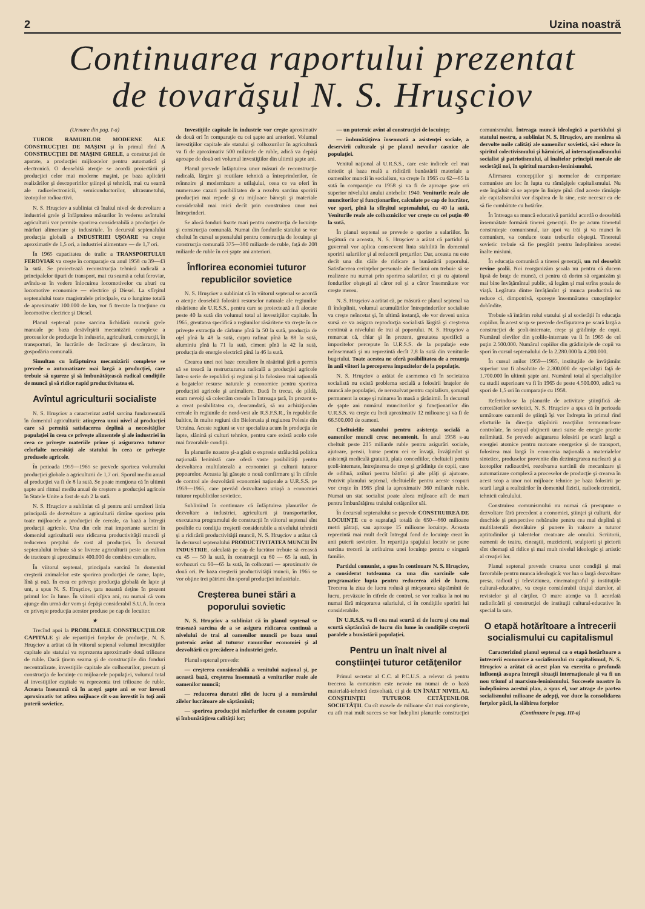2 Uzina noastră
Continuarea raportului prezentat
de tovarăşul N. S. Hruşciov
(Urmare din pag. I-a)
TUROR RAMURILOR MODERNE ALE CONSTRUCŢIEI DE MAŞINI şi în primul rînd A CONSTRUCŢIEI DE MAŞINI GRELE, a construcţiei de aparate, a producţiei mijloacelor pentru automatică şi electronică. O deosebită atenţie se acordă proiectării şi producţiei celor mai moderne maşini, pe baza aplicării realizărilor şi descoperirilor ştiinţei şi tehnicii, mai cu seamă ale radioelectronicii, semiconductorilor, ultrasunetului, izotopilor radioactivi.
N. S. Hruşciov a subliniat că înaltul nivel de dezvoltare a industriei grele şi înfăptuirea măsurilor în vederea avîntului agriculturii vor permite sporirea considerabilă a producţiei de mărfuri alimentare şi industriale. În decursul septenalului producţia globală a INDUSTRIEI UŞOARE va creşte aproximativ de 1,5 ori, a industriei alimentare — de 1,7 ori.
În 1965 capacitatea de trafic a TRANSPORTULUI FEROVIAR va creşte în comparaţie cu anul 1958 cu 39—43 la sută. Se proiectează reconstrucţia tehnică radicală a principalelor tipuri de transport, mai cu seamă a celui feroviar, avîndu-se în vedere înlocuirea locomotivelor cu aburi cu locomotive economice — electrice şi Diesel. La sfîrşitul septenalului toate magistralele principale, cu o lungime totală de aproximativ 100.000 de km, vor fi trecute la tracţiune cu locomotive electrice şi Diesel.
Planul septenal pune sarcina lichidării muncii grele manuale pe baza desăvîrşirii mecanizării complexe a proceselor de producţie în industrie, agricultură, construcţii, în transporturi, în lucrările de încărcare şi descărcare, în gospodăria comunală.
Simultan cu înfăptuirea mecanizării complexe se prevede o automatizare mai largă a producţiei, care trebuie să uşureze şi să îmbunătăţească radical condiţiile de muncă şi să ridice rapid productivitatea ei.
Avîntul agriculturii socialiste
N. S. Hruşciov a caracterizat astfel sarcina fundamentală în domeniul agriculturii: atingerea unui nivel al producţiei care să permită satisfacerea deplină a necesităţilor populaţiei în ceea ce priveşte alimentele şi ale industriei în ceea ce priveşte materiile prime şi asigurarea tuturor celorlalte necesităţi ale statului în ceea ce priveşte produsele agricole.
În perioada 1959—1965 se prevede sporirea volumului producţiei globale a agriculturii de 1,7 ori. Sporul mediu anual al producţiei va fi de 8 la sută. Se poate menţiona că în ultimii şapte ani ritmul mediu anual de creştere a producţiei agricole în Statele Unite a fost de sub 2 la sută.
N. S. Hruşciov a subliniat că şi pentru anii următori linia principală de dezvoltare a agriculturii rămîne sporirea prin toate mijloacele a producţiei de cereale, ca bază a întregii producţii agricole. Una din cele mai importante sarcini în domeniul agriculturii este ridicarea productivităţii muncii şi reducerea preţului de cost al producţiei. În decursul septenalului trebuie să se livreze agriculturii peste un milion de tractoare şi aproximativ 400.000 de combine cerealiere.
În viitorul septenal, principala sarcină în domeniul creşterii animalelor este sporirea producţiei de carne, lapte, lînă şi ouă. În ceea ce priveşte producţia globală de lapte şi unt, a spus N. S. Hruşciov, ţara noastră deţine în prezent primul loc în lume. În viitorii cîţiva ani, nu numai că vom ajunge din urmă dar vom şi depăşi considerabil S.U.A. în ceea ce priveşte producţia acestor produse pe cap de locuitor.
★
Trecînd apoi la PROBLEMELE CONSTRUCŢIILOR CAPITALE şi ale repartiţiei forţelor de producţie, N. S. Hruşciov a arătat că în viitorul septenal volumul investiţiilor capitale ale statului va reprezenta aproximativ două trilioane de ruble. Dacă ţinem seama şi de construcţiile din fonduri necentralizate, investiţiile capitale ale colhozurilor, precum şi construcţia de locuinţe cu mijloacele populaţiei, volumul total al investiţiilor capitale va reprezenta trei trilioane de ruble. Aceasta înseamnă că în aceşti şapte ani se vor investi aproximativ tot atîtea mijloace cît s-au investit în toţi anii puterii sovietice.
Investiţiile capitale în industrie vor creşte aproximativ de două ori în comparaţie cu cei şapte ani anteriori. Volumul investiţiilor capitale ale statului şi colhozurilor în agricultură va fi de aproximativ 500 miliarde de ruble, adică va depăşi aproape de două ori volumul investiţiilor din ultimii şapte ani.
Planul prevede înfăptuirea unor măsuri de reconstrucţie radicală, lărgire şi reutilare tehnică a întreprinderilor, de reînnoire şi modernizare a utilajului, ceea ce va oferi în numeroase cazuri posibilitatea de a rezolva sarcina sporirii producţiei mai repede şi cu mijloace băneşti şi materiale considerabil mai mici decît prin construirea unor noi întreprinderi.
Se alocă fonduri foarte mari pentru construcţia de locuinţe şi construcţia comunală. Numai din fondurile statului se vor cheltui în cursul septenalului pentru construcţia de locuinţe şi construcţia comunală 375—380 miliarde de ruble, faţă de 208 miliarde de ruble în cei şapte ani anteriori.
Înflorirea economiei tuturor republicilor sovietice
N. S. Hruşciov a subliniat că în viitorul septenal se acordă o atenţie deosebită folosirii resurselor naturale ale regiunilor răsăritene ale U.R.S.S., pentru care se proiectează a fi alocate peste 40 la sută din volumul total al investiţiilor capitale. În 1965, greutatea specifică a regiunilor răsăritene va creşte în ce priveşte extracţia de cărbune pînă la 50 la sută, producţia de oţel pînă la 48 la sută, cupru rafinat pînă la 88 la sută, aluminiu pînă la 71 la sută, ciment pînă la 42 la sută, producţia de energie electrică pînă la 46 la sută.
Crearea unei noi baze cerealiere în răsăritul ţării a permis să se treacă la restructurarea radicală a producţiei agricole într-o serie de republici şi regiuni şi la folosirea mai raţională a bogatelor resurse naturale şi economice pentru sporirea producţiei agricole şi animaliere. Dacă în trecut, de pildă, eram nevoiţi să colectăm cereale în întreaga ţară, în prezent s-a creat posibilitatea ca, deocamdată, să nu achiziţionăm cereale în regiunile de nord-vest ale R.S.F.S.R., în republicile baltice, în multe regiuni din Bielorusia şi regiunea Polesie din Ucraina. Aceste regiuni se vor specializa acum în producţia de lapte, slănină şi culturi tehnice, pentru care există acolo cele mai favorabile condiţii.
În planurile noastre şi-a găsit o expresie strălucită politica naţională leninistă care oferă vaste posibilităţi pentru dezvoltarea multilaterală a economiei şi culturii tuturor popoarelor. Aceasta îşi găseşte o nouă confirmare şi în cifrele de control ale dezvoltării economiei naţionale a U.R.S.S. pe 1959—1965, care prevăd dezvoltarea uriaşă a economiei tuturor republicilor sovietice.
Subliniind în continuare că înfăptuirea planurilor de dezvoltare a industriei, agriculturii şi transporturilor, executarea programului de construcţii în viitorul septenal sînt posibile cu condiţia creşterii considerabile a nivelului tehnicii şi a ridicării productivităţii muncii, N. S. Hruşciov a arătat că în decursul septenalului PRODUCTIVITATEA MUNCII ÎN INDUSTRIE, calculată pe cap de lucrător trebuie să crească cu 45 — 50 la sută, în construcţii cu 60 — 65 la sută, în sovhozuri cu 60—65 la sută, în colhozuri — aproximativ de două ori. Pe baza creşterii productivităţii muncii, în 1965 se vor obţine trei pătrimi din sporul producţiei industriale.
Creşterea bunei stări a poporului sovietic
N. S. Hruşciov a subliniat că în planul septenal se trasează sarcina de a se asigura ridicarea continuă a nivelului de trai al oamenilor muncii pe baza unui puternic avînt al tuturor ramurilor economiei şi al dezvoltării cu precădere a industriei grele.
Planul septenal prevede:
— creşterea considerabilă a venitului naţional şi, pe această bază, creşterea însemnată a veniturilor reale ale oamenilor muncii;
— reducerea duratei zilei de lucru şi a numărului zilelor lucrătoare ale săptămînii;
— sporirea producţiei mărfurilor de consum popular şi îmbunătăţirea calităţii lor;
— un puternic avînt al construcţiei de locuinţe;
— îmbunătăţirea însemnată a asistenţei sociale, a deservirii culturale şi pe planul nevoilor casnice ale populaţiei.
Venitul naţional al U.R.S.S., care este indicele cel mai sintetic şi baza reală a ridicării bunăstării materiale a oamenilor muncii în socialism, va creşte în 1965 cu 62—65 la sută în comparaţie cu 1958 şi va fi de aproape şase ori superior nivelului anului antebelic 1940. Veniturile reale ale muncitorilor şi funcţionarilor, calculate pe cap de lucrător, vor spori, pînă la sfîrşitul septenalului, cu 40 la sută. Veniturile reale ale colhoznicilor vor creşte cu cel puţin 40 la sută.
În planul septenal se prevede o sporire a salariilor. În legătură cu aceasta, N. S. Hruşciov a arătat că partidul şi guvernul vor aplica consecvent linia stabilită în domeniul sporirii salariilor şi al reducerii preţurilor. Dar, aceasta nu este decît una din căile de ridicare a bunăstării poporului. Satisfacerea cerinţelor personale ale fiecărui om trebuie să se realizeze nu numai prin sporirea salariilor, ci şi cu ajutorul fondurilor obşteşti al căror rol şi a căror însemnătate vor creşte mereu.
N. S. Hruşciov a arătat că, pe măsură ce planul septenal va fi îndeplinit, volumul acumulărilor întreprinderilor socialiste va creşte neîncetat şi, în ultimă instanţă, ele vor deveni unica sursă ce va asigura reproducţia socialistă lărgită şi creşterea continuă a nivelului de trai al poporului. N. S. Hruşciov a remarcat că, chiar şi în prezent, greutatea specifică a impozitelor percepute în U.R.S.S. de la populaţie este neînsemnată şi nu reprezintă decît 7,8 la sută din veniturile bugetului. Toate acestea ne oferă posibilitatea de a renunţa în anii viitori la perceperea impozitelor de la populaţie.
N. S. Hruşciov a arătat de asemenea că în societatea socialistă nu există problema socială a folosirii braţelor de muncă ale populaţiei, de nerezolvat pentru capitalism, şomajul permanent la oraşe şi ruinarea în masă a ţărănimii. În decursul de şapte ani numărul muncitorilor şi funcţionarilor din U.R.S.S. va creşte cu încă aproximativ 12 milioane şi va fi de 66.500.000 de oameni.
Cheltuielile statului pentru asistenţa socială a oamenilor muncii cresc necontenit. În anul 1958 s-au cheltuit peste 215 miliarde ruble pentru asigurări sociale, ajutoare, pensii, burse pentru cei ce învaţă, învăţămînt şi asistenţă medicală gratuită, plata concediilor, cheltuieli pentru şcoli-internate, întreţinerea de creşe şi grădiniţe de copii, case de odihnă, aziluri pentru bătrîni şi alte plăţi şi ajutoare. Potrivit planului septenal, cheltuielile pentru aceste scopuri vor creşte în 1965 pînă la aproximativ 360 miliarde ruble. Numai un stat socialist poate aloca mijloace atît de mari pentru îmbunătăţirea traiului cetăţenilor săi.
În decursul septenalului se prevede CONSTRUIREA DE LOCUINŢE cu o suprafaţă totală de 650—660 milioane metri pătraţi, sau aproape 15 milioane locuinţe. Aceasta reprezintă mai mult decît întregul fond de locuinţe creat în anii puterii sovietice. În repartiţia spaţiului locativ se pune sarcina trecerii la atribuirea unei locuinţe pentru o singură familie.
Partidul comunist, a spus în continuare N. S. Hruşciov, a considerat totdeauna ca una din sarcinile sale programatice lupta pentru reducerea zilei de lucru. Trecerea la ziua de lucru redusă şi micşorarea săptămînii de lucru, prevăzute în cifrele de control, se vor realiza la noi nu numai fără micşorarea salariului, ci în condiţiile sporirii lui considerabile.
ÎN U.R.S.S. va fi cea mai scurtă zi de lucru şi cea mai scurtă săptămînă de lucru din lume în condiţiile creşterii paralele a bunăstării populaţiei.
Pentru un înalt nivel al conştiinţei tuturor cetăţenilor
Primul secretar al C.C. al P.C.U.S. a relevat că pentru trecerea la comunism este nevoie nu numai de o bază materială-tehnică dezvoltată, ci şi de UN ÎNALT NIVEL AL CONŞTIINŢEI TUTUROR CETĂŢENILOR SOCIETĂŢII. Cu cît masele de milioane sînt mai conştiente, cu atît mai mult succes se vor îndeplini planurile construcţiei comunismului. Întreaga muncă ideologică a partidului şi statului nostru, a subliniat N. S. Hruşciov, are menirea să dezvolte noile calităţi ale oamenilor sovietici, să-i educe în spiritul colectivismului şi hărniciei, al internaţionalismului socialist şi patriotismului, al înaltelor principii morale ale societăţii noi, în spiritul marxism-leninismului.
Afirmarea concepţiilor şi normelor de comportare comuniste are loc în lupta cu rămăşiţele capitalismului. Nu este îngăduit să se aştepte în linişte pînă cînd aceste rămăşiţe ale capitalismului vor dispărea de la sine, este necesar ca ele să fie combătute cu hotărîre.
În întreaga sa muncă educativă partidul acordă o deosebită însemnătate formării tinerei generaţii. De pe acum tineretul construieşte comunismul, iar apoi va trăi şi va munci în comunism, va conduce toate treburile obşteşti. Tineretul sovietic trebuie să fie pregătit pentru îndeplinirea acestei înalte misiuni.
În educaţia comunistă a tinerei generaţii, un rol deosebit revine şcolii. Noi reorganizăm şcoala nu pentru că ducem lipsă de braţe de muncă, ci pentru că dorim să organizăm şi mai bine învăţămîntul public, să legăm şi mai strîns şcoala de viaţă. Legătura dintre învăţămînt şi munca productivă nu reduce ci, dimpotrivă, sporeşte însemnătatea cunoştinţelor dobîndite.
Trebuie să întărim rolul statului şi al societăţii în educaţia copiilor. În acest scop se prevede desfăşurarea pe scară largă a construcţiei de şcoli-internate, creşe şi grădiniţe de copii. Numărul elevilor din şcolile-internate va fi în 1965 de cel puţin 2.500.000. Numărul copiilor din grădiniţele de copii va spori în cursul septenalului de la 2.280.000 la 4.200.000.
În cursul anilor 1959—1965, instituţiile de învăţămînt superior vor fi absolvite de 2.300.000 de specialişti faţă de 1.700.000 în ultimii şapte ani. Numărul total al specialiştilor cu studii superioare va fi în 1965 de peste 4.500.000, adică va spori de 1,5 ori în comparaţie cu 1958.
Referindu-se la planurile de activitate ştiinţifică ale cercetătorilor sovietici, N. S. Hruşciov a spus că în perioada următoare oamenii de ştiinţă îşi vor îndrepta în primul rînd eforturile în direcţia stăpînirii reacţiilor termonucleare controlate, în scopul obţinerii unei surse de energie practic nelimitată. Se prevede asigurarea folosirii pe scară largă a energiei atomice pentru motoare energetice şi de transport, folosirea mai largă în economia naţională a materialelor sintetice, produselor provenite din dezintegrarea nucleară şi a izotopilor radioactivi, rezolvarea sarcinii de mecanizare şi automatizare complexă a proceselor de producţie şi crearea în acest scop a unor noi mijloace tehnice pe baza folosirii pe scară largă a realizărilor în domeniul fizicii, radioelectronicii, tehnicii calculului.
Construirea comunismului nu numai că presupune o dezvoltare fără precedent a economiei, ştiinţei şi culturii, dar deschide şi perspective nebănuite pentru cea mai deplină şi multilaterală dezvăluire şi punere în valoare a tuturor aptitudinilor şi talentelor creatoare ale omului. Scriitorii, oamenii de teatru, cineaştii, muzicienii, sculptorii şi pictorii sînt chemaţi să ridice şi mai mult nivelul ideologic şi artistic al creaţiei lor.
Planul septenal prevede crearea unor condiţii şi mai favorabile pentru munca ideologică: vor lua o largă dezvoltare presa, radioul şi televiziunea, cinematograful şi instituţiile cultural-educative, va creşte considerabil tirajul ziarelor, al revistelor şi al cărţilor. O mare atenţie va fi acordată radioficării şi construcţiei de instituţii cultural-educative în special la sate.
O etapă hotărîtoare a întrecerii socialismului cu capitalismul
Caracterizînd planul septenal ca o etapă hotărîtoare a întrecerii economice a socialismului cu capitalismul, N. S. Hruşciov a arătat că acest plan va exercita o profundă influenţă asupra întregii situaţii internaţionale şi va fi un nou triumf al marxism-leninismului. Succesele noastre în îndeplinirea acestui plan, a spus el, vor atrage de partea socialismului milioane de adepţi, vor duce la consolidarea forţelor păcii, la slăbirea forţelor
(Continuare în pag. III-a)